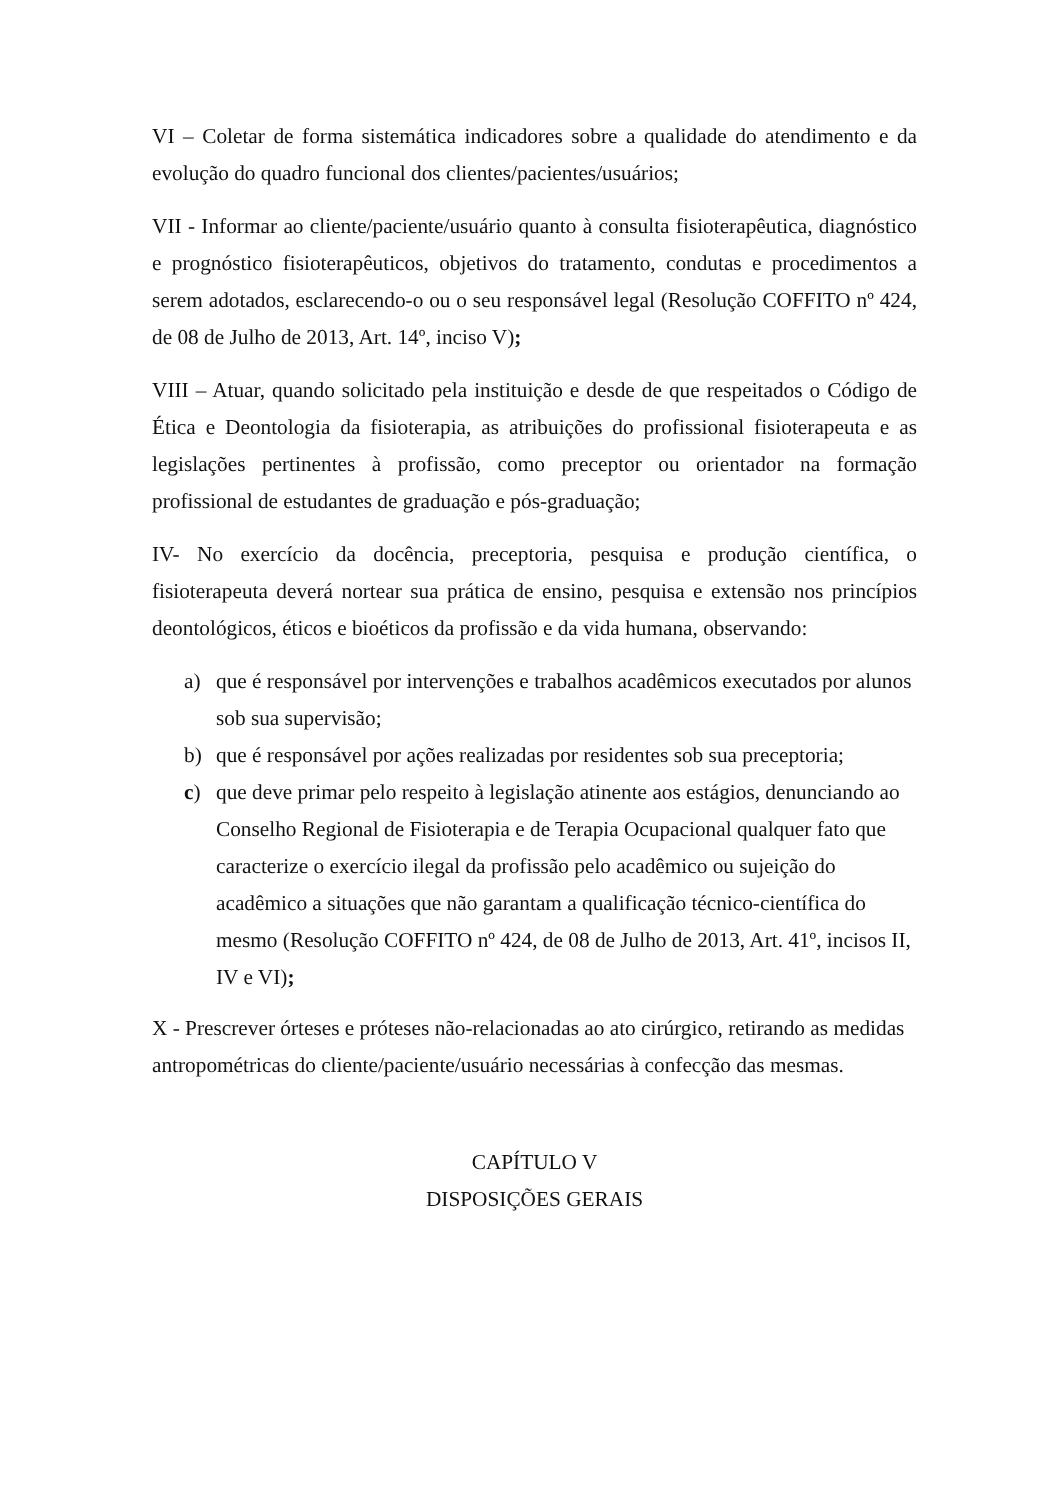VI – Coletar de forma sistemática indicadores sobre a qualidade do atendimento e da evolução do quadro funcional dos clientes/pacientes/usuários;
VII - Informar ao cliente/paciente/usuário quanto à consulta fisioterapêutica, diagnóstico e prognóstico fisioterapêuticos, objetivos do tratamento, condutas e procedimentos a serem adotados, esclarecendo-o ou o seu responsável legal (Resolução COFFITO nº 424, de 08 de Julho de 2013, Art. 14º, inciso V);
VIII – Atuar, quando solicitado pela instituição e desde de que respeitados o Código de Ética e Deontologia da fisioterapia, as atribuições do profissional fisioterapeuta e as legislações pertinentes à profissão, como preceptor ou orientador na formação profissional de estudantes de graduação e pós-graduação;
IV- No exercício da docência, preceptoria, pesquisa e produção científica, o fisioterapeuta deverá nortear sua prática de ensino, pesquisa e extensão nos princípios deontológicos, éticos e bioéticos da profissão e da vida humana, observando:
a) que é responsável por intervenções e trabalhos acadêmicos executados por alunos sob sua supervisão;
b) que é responsável por ações realizadas por residentes sob sua preceptoria;
c) que deve primar pelo respeito à legislação atinente aos estágios, denunciando ao Conselho Regional de Fisioterapia e de Terapia Ocupacional qualquer fato que caracterize o exercício ilegal da profissão pelo acadêmico ou sujeição do acadêmico a situações que não garantam a qualificação técnico-científica do mesmo (Resolução COFFITO nº 424, de 08 de Julho de 2013, Art. 41º, incisos II, IV e VI);
X - Prescrever órteses e próteses não-relacionadas ao ato cirúrgico, retirando as medidas antropométricas do cliente/paciente/usuário necessárias à confecção das mesmas.
CAPÍTULO V
DISPOSIÇÕES GERAIS